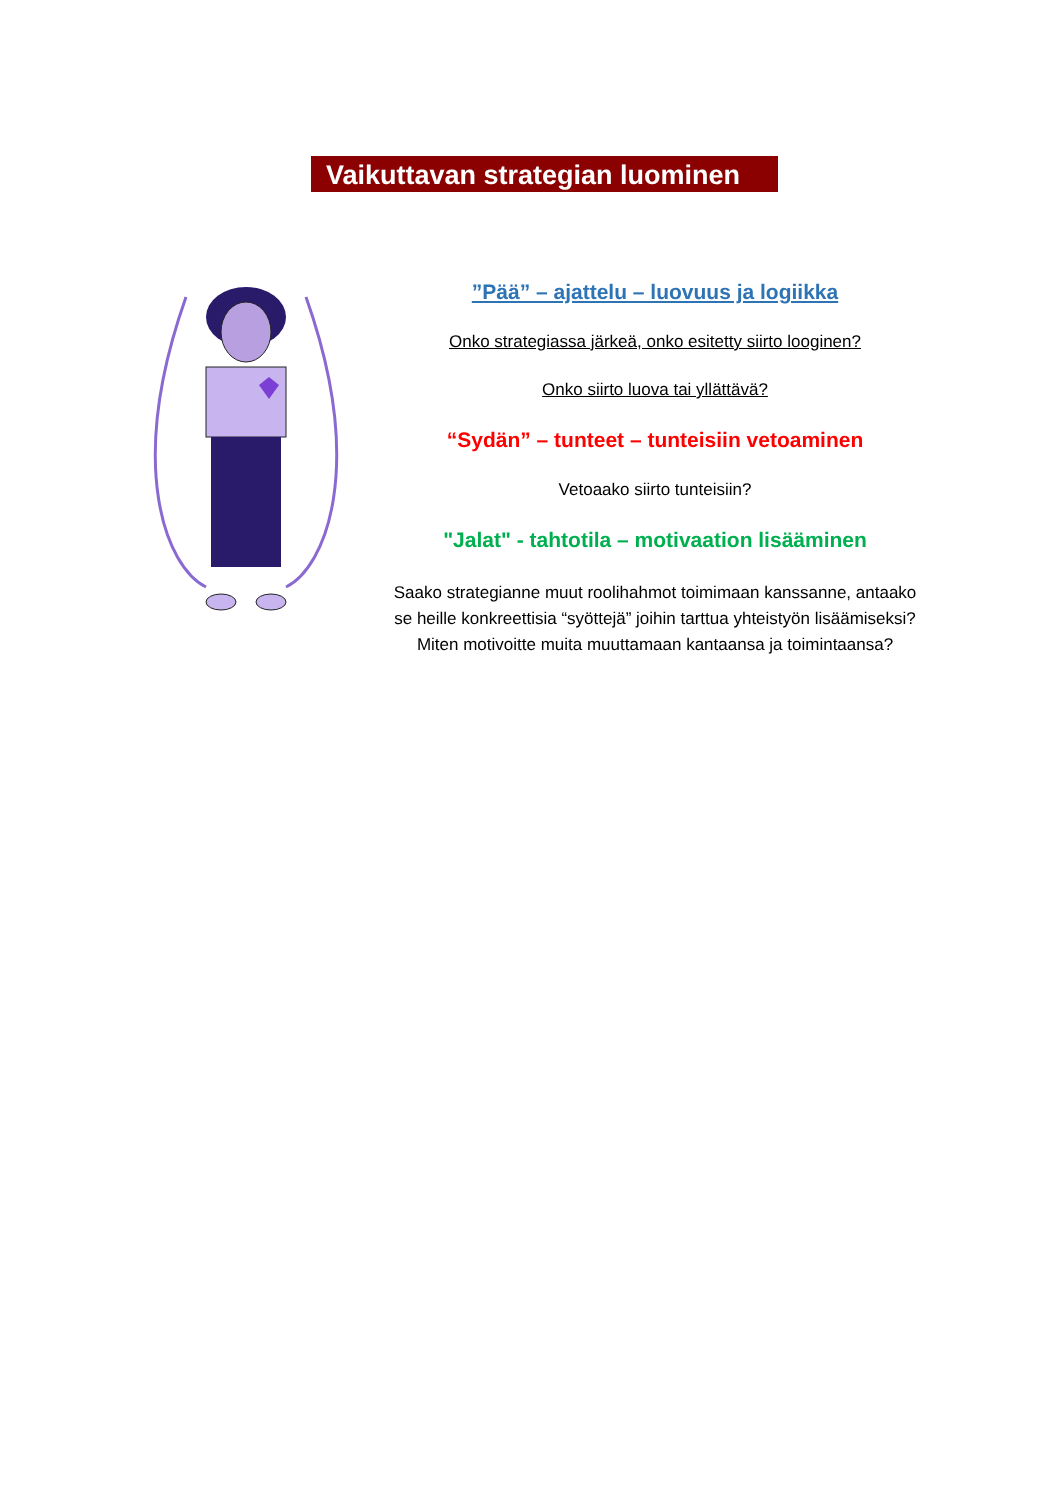Vaikuttavan strategian luominen
”Pää” – ajattelu – luovuus ja logiikka
Onko strategiassa järkeä, onko esitetty siirto looginen?
Onko siirto luova tai yllättävä?
“Sydän” – tunteet – tunteisiin vetoaminen
Vetoaako siirto tunteisiin?
"Jalat" - tahtotila – motivaation lisääminen
Saako strategianne muut roolihahmot toimimaan kanssanne, antaako se heille konkreettisia “syöttejä” joihin tarttua yhteistyön lisäämiseksi? Miten motivoitte muita muuttamaan kantaansa ja toimintaansa?